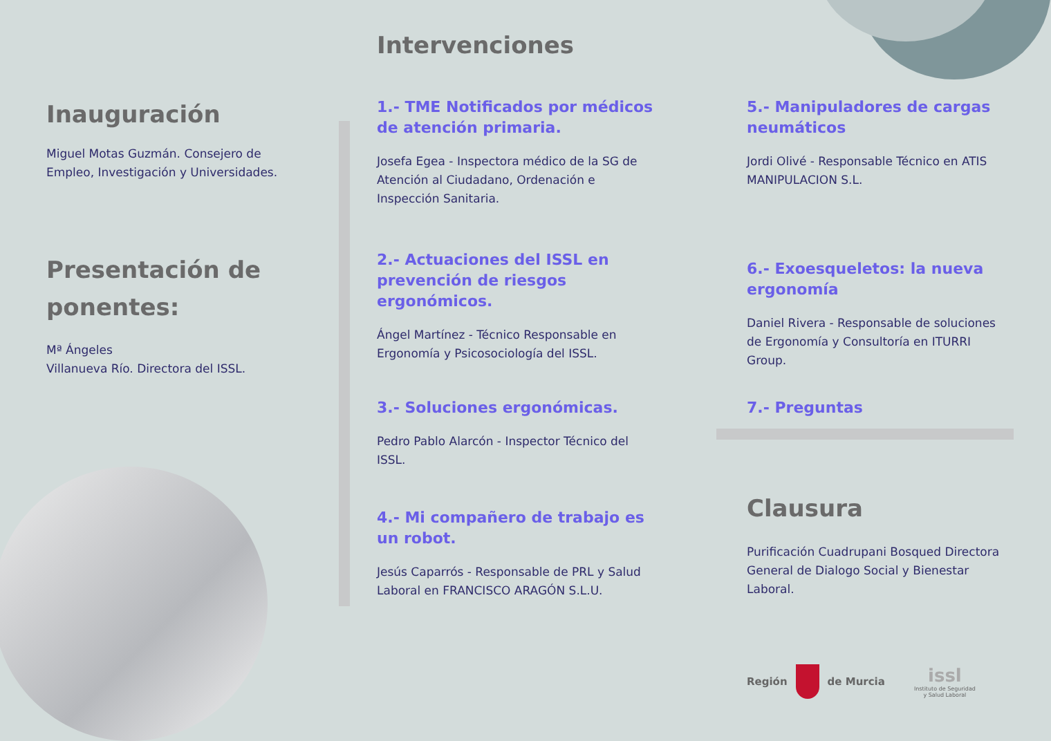Inauguración
Miguel Motas Guzmán. Consejero de Empleo, Investigación y Universidades.
Presentación de ponentes:
Mª Ángeles
Villanueva Río. Directora del ISSL.
Intervenciones
1.- TME Notificados por médicos de atención primaria.
Josefa Egea - Inspectora médico de la SG de Atención al Ciudadano, Ordenación e Inspección Sanitaria.
2.- Actuaciones del ISSL en prevención de riesgos ergonómicos.
Ángel Martínez - Técnico Responsable en Ergonomía y Psicosociología del ISSL.
3.- Soluciones ergonómicas.
Pedro Pablo Alarcón - Inspector Técnico del ISSL.
4.- Mi compañero de trabajo es un robot.
Jesús Caparrós - Responsable de PRL y Salud Laboral en FRANCISCO ARAGÓN S.L.U.
5.- Manipuladores de cargas neumáticos
Jordi Olivé - Responsable Técnico en ATIS MANIPULACION S.L.
6.- Exoesqueletos: la nueva ergonomía
Daniel Rivera - Responsable de soluciones de Ergonomía y Consultoría en ITURRI Group.
7.- Preguntas
Clausura
Purificación Cuadrupani Bosqued Directora General de Dialogo Social y Bienestar Laboral.
Región de Murcia issl
Instituto de Seguridad
y Salud Laboral